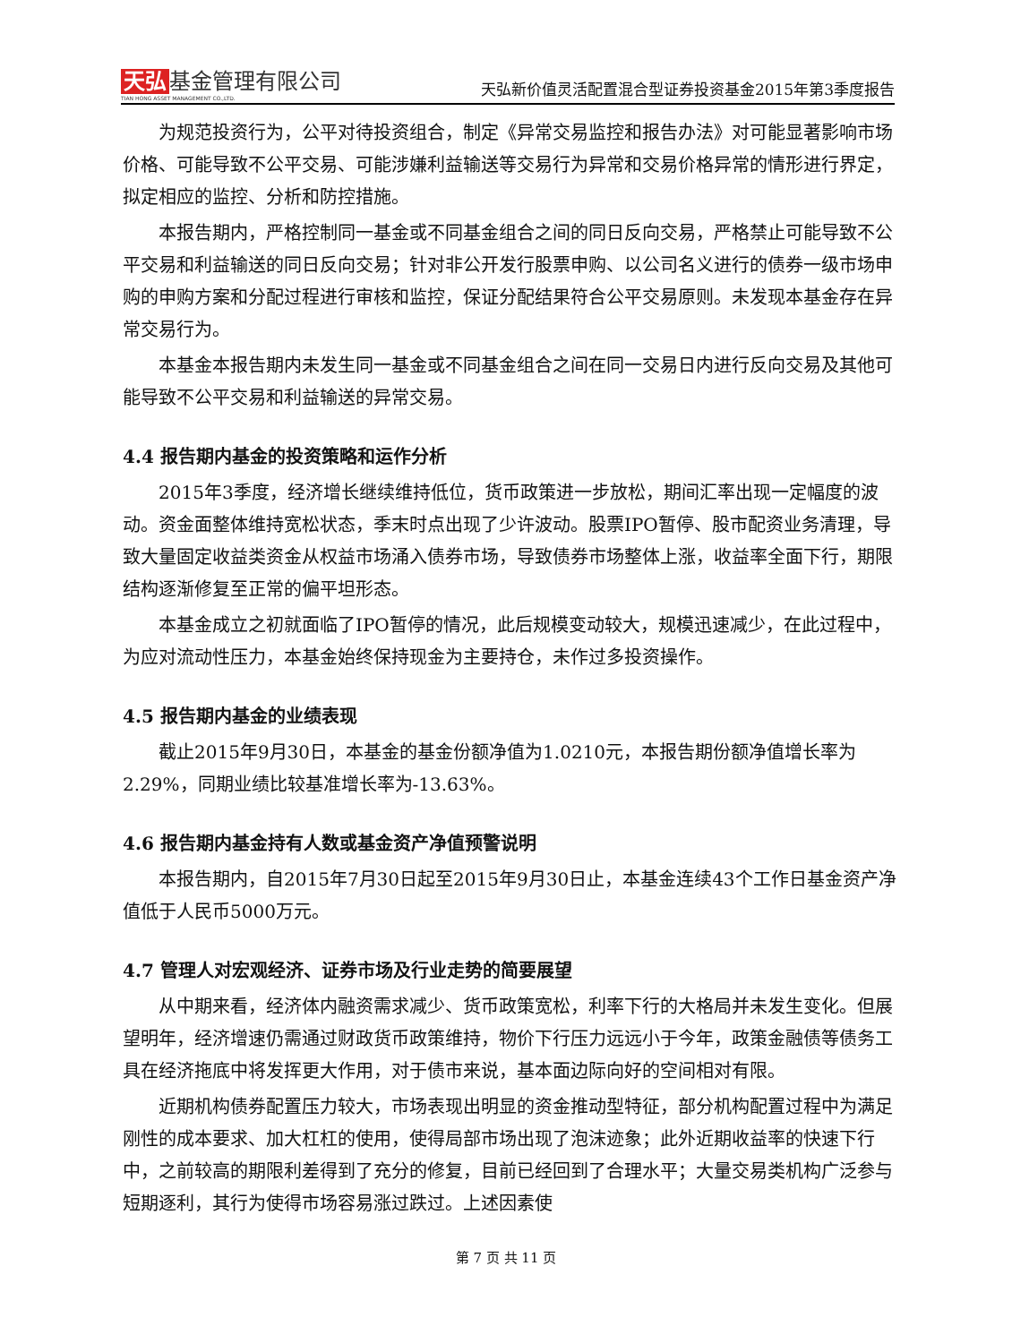天弘 基金管理有限公司
TIAN HONG ASSET MANAGEMENT CO.,LTD.
天弘新价值灵活配置混合型证券投资基金2015年第3季度报告
为规范投资行为，公平对待投资组合，制定《异常交易监控和报告办法》对可能显著影响市场价格、可能导致不公平交易、可能涉嫌利益输送等交易行为异常和交易价格异常的情形进行界定，拟定相应的监控、分析和防控措施。
本报告期内，严格控制同一基金或不同基金组合之间的同日反向交易，严格禁止可能导致不公平交易和利益输送的同日反向交易；针对非公开发行股票申购、以公司名义进行的债券一级市场申购的申购方案和分配过程进行审核和监控，保证分配结果符合公平交易原则。未发现本基金存在异常交易行为。
本基金本报告期内未发生同一基金或不同基金组合之间在同一交易日内进行反向交易及其他可能导致不公平交易和利益输送的异常交易。
4.4 报告期内基金的投资策略和运作分析
2015年3季度，经济增长继续维持低位，货币政策进一步放松，期间汇率出现一定幅度的波动。资金面整体维持宽松状态，季末时点出现了少许波动。股票IPO暂停、股市配资业务清理，导致大量固定收益类资金从权益市场涌入债券市场，导致债券市场整体上涨，收益率全面下行，期限结构逐渐修复至正常的偏平坦形态。
本基金成立之初就面临了IPO暂停的情况，此后规模变动较大，规模迅速减少，在此过程中，为应对流动性压力，本基金始终保持现金为主要持仓，未作过多投资操作。
4.5 报告期内基金的业绩表现
截止2015年9月30日，本基金的基金份额净值为1.0210元，本报告期份额净值增长率为2.29%，同期业绩比较基准增长率为-13.63%。
4.6 报告期内基金持有人数或基金资产净值预警说明
本报告期内，自2015年7月30日起至2015年9月30日止，本基金连续43个工作日基金资产净值低于人民币5000万元。
4.7 管理人对宏观经济、证券市场及行业走势的简要展望
从中期来看，经济体内融资需求减少、货币政策宽松，利率下行的大格局并未发生变化。但展望明年，经济增速仍需通过财政货币政策维持，物价下行压力远远小于今年，政策金融债等债务工具在经济拖底中将发挥更大作用，对于债市来说，基本面边际向好的空间相对有限。
近期机构债券配置压力较大，市场表现出明显的资金推动型特征，部分机构配置过程中为满足刚性的成本要求、加大杠杠的使用，使得局部市场出现了泡沫迹象；此外近期收益率的快速下行中，之前较高的期限利差得到了充分的修复，目前已经回到了合理水平；大量交易类机构广泛参与短期逐利，其行为使得市场容易涨过跌过。上述因素使
第 7 页 共 11 页